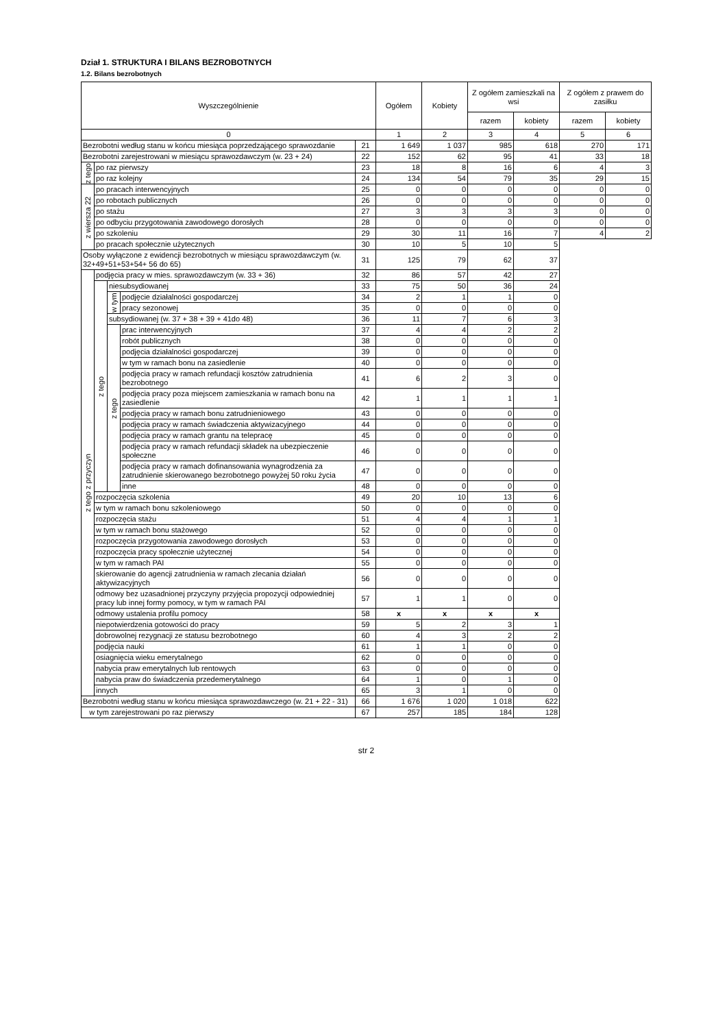Dział 1. STRUKTURA I BILANS BEZROBOTNYCH
1.2. Bilans bezrobotnych
| Wyszczególnienie | | | | | Ogółem | Kobiety | Z ogółem zamieszkali na wsi | | Z ogółem z prawem do zasiłku | |
| --- | --- | --- | --- | --- | --- | --- | --- | --- | --- | --- |
| | | | | | | | razem | kobiety | razem | kobiety |
| 0 | | | | | 1 | 2 | 3 | 4 | 5 | 6 |
| Bezrobotni według stanu w końcu miesiąca poprzedzającego sprawozdanie | | | | 21 | 1 649 | 1 037 | 985 | 618 | 270 | 171 |
| Bezrobotni zarejestrowani w miesiącu sprawozdawczym (w. 23 + 24) | | | | 22 | 152 | 62 | 95 | 41 | 33 | 18 |
| z tego | po raz pierwszy | | | 23 | 18 | 8 | 16 | 6 | 4 | 3 |
| | po raz kolejny | | | 24 | 134 | 54 | 79 | 35 | 29 | 15 |
| z wiersza 22 | po pracach interwencyjnych | | | 25 | 0 | 0 | 0 | 0 | 0 | 0 |
| | po robotach publicznych | | | 26 | 0 | 0 | 0 | 0 | 0 | 0 |
| | po stażu | | | 27 | 3 | 3 | 3 | 3 | 0 | 0 |
| | po odbyciu przygotowania zawodowego dorosłych | | | 28 | 0 | 0 | 0 | 0 | 0 | 0 |
| | po szkoleniu | | | 29 | 30 | 11 | 16 | 7 | 4 | 2 |
| | po pracach społecznie użytecznych | | | 30 | 10 | 5 | 10 | 5 | | |
| Osoby wyłączone z ewidencji bezrobotnych w miesiącu sprawozdawczym (w. 32+49+51+53+54+ 56 do 65) | | | | 31 | 125 | 79 | 62 | 37 | | |
| z tego z przyczyn | podjęcia pracy w mies. sprawozdawczym (w. 33 + 36) | | | 32 | 86 | 57 | 42 | 27 | | |
| | z tego | niesubsydiowanej | | 33 | 75 | 50 | 36 | 24 | | |
| | | w tym | podjęcie działalności gospodarczej | 34 | 2 | 1 | 1 | 0 | | |
| | | | pracy sezonowej | 35 | 0 | 0 | 0 | 0 | | |
| | | subsydiowanej (w. 37 + 38 + 39 + 41do 48) | | 36 | 11 | 7 | 6 | 3 | | |
| | | z tego | prac interwencyjnych | 37 | 4 | 4 | 2 | 2 | | |
| | | | robót publicznych | 38 | 0 | 0 | 0 | 0 | | |
| | | | podjęcia działalności gospodarczej | 39 | 0 | 0 | 0 | 0 | | |
| | | | w tym w ramach bonu na zasiedlenie | 40 | 0 | 0 | 0 | 0 | | |
| | | | podjęcia pracy w ramach refundacji kosztów zatrudnienia bezrobotnego | 41 | 6 | 2 | 3 | 0 | | |
| | | | podjęcia pracy poza miejscem zamieszkania w ramach bonu na zasiedlenie | 42 | 1 | 1 | 1 | 1 | | |
| | | | podjęcia pracy w ramach bonu zatrudnieniowego | 43 | 0 | 0 | 0 | 0 | | |
| | | | podjęcia pracy w ramach świadczenia aktywizacyjnego | 44 | 0 | 0 | 0 | 0 | | |
| | | | podjęcia pracy w ramach grantu na telepracę | 45 | 0 | 0 | 0 | 0 | | |
| | | | podjęcia pracy w ramach refundacji składek na ubezpieczenie społeczne | 46 | 0 | 0 | 0 | 0 | | |
| | | | podjęcia pracy w ramach dofinansowania wynagrodzenia za zatrudnienie skierowanego bezrobotnego powyżej 50 roku życia | 47 | 0 | 0 | 0 | 0 | | |
| | | | inne | 48 | 0 | 0 | 0 | 0 | | |
| | rozpoczęcia szkolenia | | | 49 | 20 | 10 | 13 | 6 | | |
| | w tym w ramach bonu szkoleniowego | | | 50 | 0 | 0 | 0 | 0 | | |
| | rozpoczęcia stażu | | | 51 | 4 | 4 | 1 | 1 | | |
| | w tym w ramach bonu stażowego | | | 52 | 0 | 0 | 0 | 0 | | |
| | rozpoczęcia przygotowania zawodowego dorosłych | | | 53 | 0 | 0 | 0 | 0 | | |
| | rozpoczęcia pracy społecznie użytecznej | | | 54 | 0 | 0 | 0 | 0 | | |
| | w tym w ramach PAI | | | 55 | 0 | 0 | 0 | 0 | | |
| | skierowanie do agencji zatrudnienia w ramach zlecania działań aktywizacyjnych | | | 56 | 0 | 0 | 0 | 0 | | |
| | odmowy bez uzasadnionej przyczyny przyjęcia propozycji odpowiedniej pracy lub innej formy pomocy, w tym w ramach PAI | | | 57 | 1 | 1 | 0 | 0 | | |
| | odmowy ustalenia profilu pomocy | | | 58 | x | x | x | x | | |
| | niepotwierdzenia gotowości do pracy | | | 59 | 5 | 2 | 3 | 1 | | |
| | dobrowolnej rezygnacji ze statusu bezrobotnego | | | 60 | 4 | 3 | 2 | 2 | | |
| | podjęcia nauki | | | 61 | 1 | 1 | 0 | 0 | | |
| | osiagnięcia wieku emerytalnego | | | 62 | 0 | 0 | 0 | 0 | | |
| | nabycia praw emerytalnych lub rentowych | | | 63 | 0 | 0 | 0 | 0 | | |
| | nabycia praw do świadczenia przedemerytalnego | | | 64 | 1 | 0 | 1 | 0 | | |
| | innych | | | 65 | 3 | 1 | 0 | 0 | | |
| Bezrobotni według stanu w końcu miesiąca sprawozdawczego (w. 21 + 22 - 31) | | | | 66 | 1 676 | 1 020 | 1 018 | 622 | | |
| w tym zarejestrowani po raz pierwszy | | | | 67 | 257 | 185 | 184 | 128 | | |
str 2